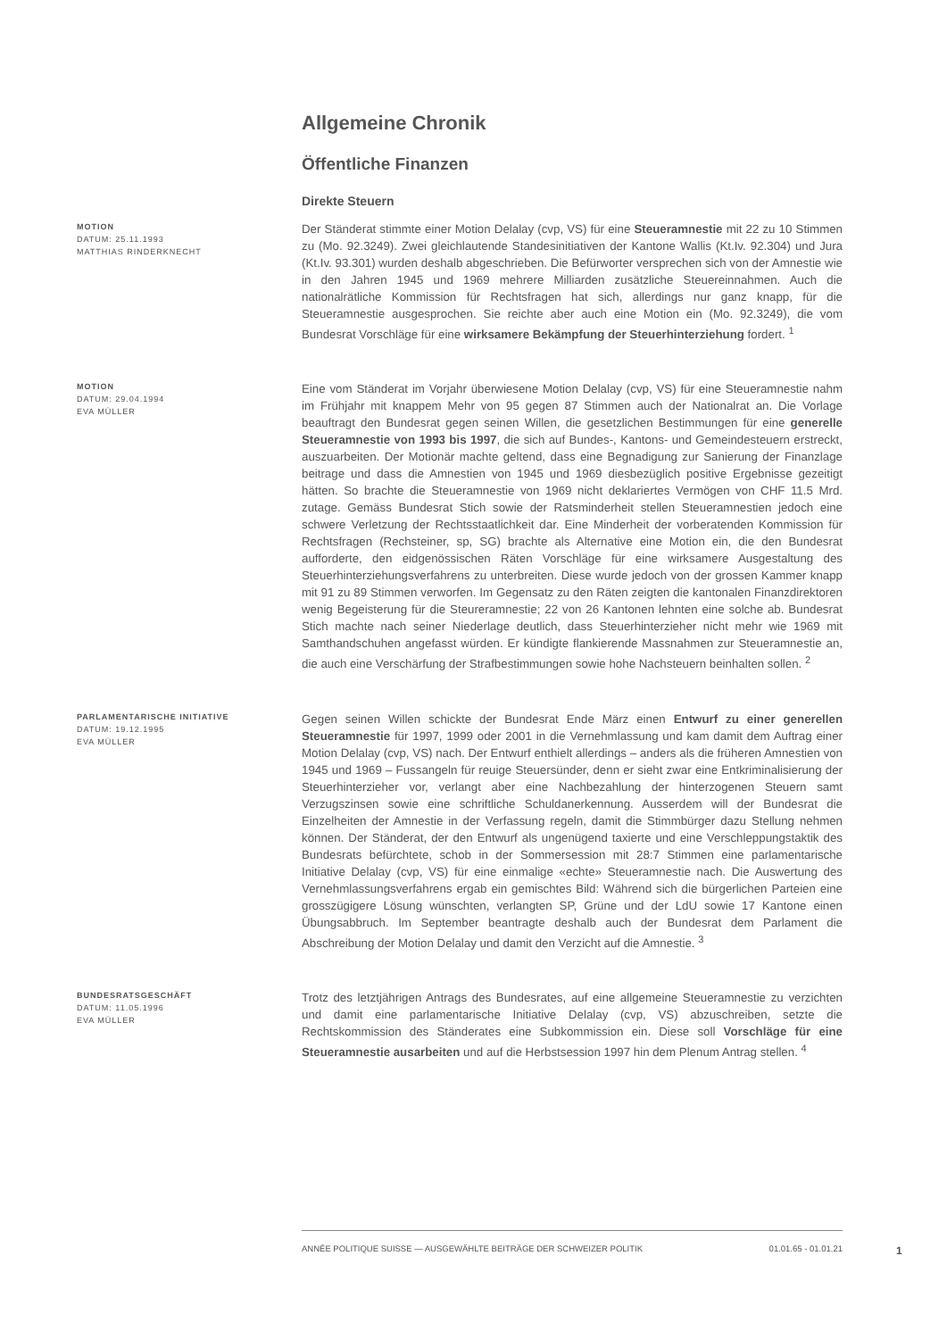Allgemeine Chronik
Öffentliche Finanzen
Direkte Steuern
MOTION
DATUM: 25.11.1993
MATTHIAS RINDERKNECHT
Der Ständerat stimmte einer Motion Delalay (cvp, VS) für eine Steueramnestie mit 22 zu 10 Stimmen zu (Mo. 92.3249). Zwei gleichlautende Standesinitiativen der Kantone Wallis (Kt.Iv. 92.304) und Jura (Kt.Iv. 93.301) wurden deshalb abgeschrieben. Die Befürworter versprechen sich von der Amnestie wie in den Jahren 1945 und 1969 mehrere Milliarden zusätzliche Steuereinnahmen. Auch die nationalrätliche Kommission für Rechtsfragen hat sich, allerdings nur ganz knapp, für die Steueramnestie ausgesprochen. Sie reichte aber auch eine Motion ein (Mo. 92.3249), die vom Bundesrat Vorschläge für eine wirksamere Bekämpfung der Steuerhinterziehung fordert. <sup>1</sup>
MOTION
DATUM: 29.04.1994
EVA MÜLLER
Eine vom Ständerat im Vorjahr überwiesene Motion Delalay (cvp, VS) für eine Steueramnestie nahm im Frühjahr mit knappem Mehr von 95 gegen 87 Stimmen auch der Nationalrat an. Die Vorlage beauftragt den Bundesrat gegen seinen Willen, die gesetzlichen Bestimmungen für eine generelle Steueramnestie von 1993 bis 1997, die sich auf Bundes-, Kantons- und Gemeindesteuern erstreckt, auszuarbeiten. Der Motionär machte geltend, dass eine Begnadigung zur Sanierung der Finanzlage beitrage und dass die Amnestien von 1945 und 1969 diesbezüglich positive Ergebnisse gezeitigt hätten. So brachte die Steueramnestie von 1969 nicht deklariertes Vermögen von CHF 11.5 Mrd. zutage. Gemäss Bundesrat Stich sowie der Ratsminderheit stellen Steueramnestien jedoch eine schwere Verletzung der Rechtsstaatlichkeit dar. Eine Minderheit der vorberatenden Kommission für Rechtsfragen (Rechsteiner, sp, SG) brachte als Alternative eine Motion ein, die den Bundesrat aufforderte, den eidgenössischen Räten Vorschläge für eine wirksamere Ausgestaltung des Steuerhinterziehungsverfahrens zu unterbreiten. Diese wurde jedoch von der grossen Kammer knapp mit 91 zu 89 Stimmen verworfen. Im Gegensatz zu den Räten zeigten die kantonalen Finanzdirektoren wenig Begeisterung für die Steureramnestie; 22 von 26 Kantonen lehnten eine solche ab. Bundesrat Stich machte nach seiner Niederlage deutlich, dass Steuerhinterzieher nicht mehr wie 1969 mit Samthandschuhen angefasst würden. Er kündigte flankierende Massnahmen zur Steueramnestie an, die auch eine Verschärfung der Strafbestimmungen sowie hohe Nachsteuern beinhalten sollen. <sup>2</sup>
PARLAMENTARISCHE INITIATIVE
DATUM: 19.12.1995
EVA MÜLLER
Gegen seinen Willen schickte der Bundesrat Ende März einen Entwurf zu einer generellen Steueramnestie für 1997, 1999 oder 2001 in die Vernehmlassung und kam damit dem Auftrag einer Motion Delalay (cvp, VS) nach. Der Entwurf enthielt allerdings – anders als die früheren Amnestien von 1945 und 1969 – Fussangeln für reuige Steuersünder, denn er sieht zwar eine Entkriminalisierung der Steuerhinterzieher vor, verlangt aber eine Nachbezahlung der hinterzogenen Steuern samt Verzugszinsen sowie eine schriftliche Schuldanerkennung. Ausserdem will der Bundesrat die Einzelheiten der Amnestie in der Verfassung regeln, damit die Stimmbürger dazu Stellung nehmen können. Der Ständerat, der den Entwurf als ungenügend taxierte und eine Verschleppungstaktik des Bundesrats befürchtete, schob in der Sommersession mit 28:7 Stimmen eine parlamentarische Initiative Delalay (cvp, VS) für eine einmalige «echte» Steueramnestie nach. Die Auswertung des Vernehmlassungsverfahrens ergab ein gemischtes Bild: Während sich die bürgerlichen Parteien eine grosszügigere Lösung wünschten, verlangten SP, Grüne und der LdU sowie 17 Kantone einen Übungsabbruch. Im September beantragte deshalb auch der Bundesrat dem Parlament die Abschreibung der Motion Delalay und damit den Verzicht auf die Amnestie. <sup>3</sup>
BUNDESRATSGESCHÄFT
DATUM: 11.05.1996
EVA MÜLLER
Trotz des letztjährigen Antrags des Bundesrates, auf eine allgemeine Steueramnestie zu verzichten und damit eine parlamentarische Initiative Delalay (cvp, VS) abzuschreiben, setzte die Rechtskommission des Ständerates eine Subkommission ein. Diese soll Vorschläge für eine Steueramnestie ausarbeiten und auf die Herbstsession 1997 hin dem Plenum Antrag stellen. <sup>4</sup>
ANNÉE POLITIQUE SUISSE — AUSGEWÄHLTE BEITRÄGE DER SCHWEIZER POLITIK 01.01.65 - 01.01.21
1